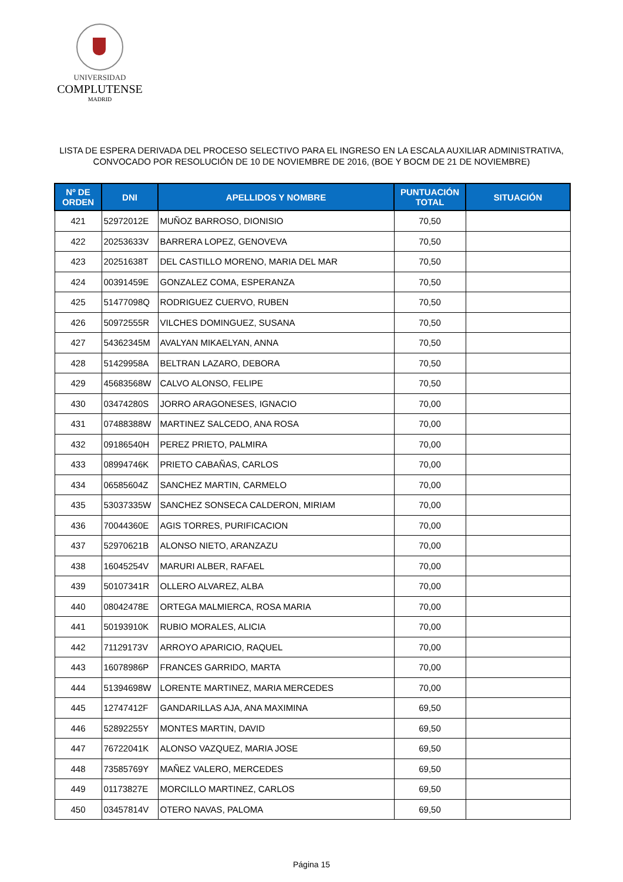UNIVERSIDAD
COMPLUTENSE
MADRID
LISTA DE ESPERA DERIVADA DEL PROCESO SELECTIVO PARA EL INGRESO EN LA ESCALA AUXILIAR ADMINISTRATIVA,
CONVOCADO POR RESOLUCIÓN DE 10 DE NOVIEMBRE DE 2016, (BOE Y BOCM DE 21 DE NOVIEMBRE)
| Nº DE ORDEN | DNI | APELLIDOS Y NOMBRE | PUNTUACIÓN TOTAL | SITUACIÓN |
| --- | --- | --- | --- | --- |
| 421 | 52972012E | MUÑOZ BARROSO, DIONISIO | 70,50 | |
| 422 | 20253633V | BARRERA LOPEZ, GENOVEVA | 70,50 | |
| 423 | 20251638T | DEL CASTILLO MORENO, MARIA DEL MAR | 70,50 | |
| 424 | 00391459E | GONZALEZ COMA, ESPERANZA | 70,50 | |
| 425 | 51477098Q | RODRIGUEZ CUERVO, RUBEN | 70,50 | |
| 426 | 50972555R | VILCHES DOMINGUEZ, SUSANA | 70,50 | |
| 427 | 54362345M | AVALYAN MIKAELYAN, ANNA | 70,50 | |
| 428 | 51429958A | BELTRAN LAZARO, DEBORA | 70,50 | |
| 429 | 45683568W | CALVO ALONSO, FELIPE | 70,50 | |
| 430 | 03474280S | JORRO ARAGONESES, IGNACIO | 70,00 | |
| 431 | 07488388W | MARTINEZ SALCEDO, ANA ROSA | 70,00 | |
| 432 | 09186540H | PEREZ PRIETO, PALMIRA | 70,00 | |
| 433 | 08994746K | PRIETO CABAÑAS, CARLOS | 70,00 | |
| 434 | 06585604Z | SANCHEZ MARTIN, CARMELO | 70,00 | |
| 435 | 53037335W | SANCHEZ SONSECA CALDERON, MIRIAM | 70,00 | |
| 436 | 70044360E | AGIS TORRES, PURIFICACION | 70,00 | |
| 437 | 52970621B | ALONSO NIETO, ARANZAZU | 70,00 | |
| 438 | 16045254V | MARURI ALBER, RAFAEL | 70,00 | |
| 439 | 50107341R | OLLERO ALVAREZ, ALBA | 70,00 | |
| 440 | 08042478E | ORTEGA MALMIERCA, ROSA MARIA | 70,00 | |
| 441 | 50193910K | RUBIO MORALES, ALICIA | 70,00 | |
| 442 | 71129173V | ARROYO APARICIO, RAQUEL | 70,00 | |
| 443 | 16078986P | FRANCES GARRIDO, MARTA | 70,00 | |
| 444 | 51394698W | LORENTE MARTINEZ, MARIA MERCEDES | 70,00 | |
| 445 | 12747412F | GANDARILLAS AJA, ANA MAXIMINA | 69,50 | |
| 446 | 52892255Y | MONTES MARTIN, DAVID | 69,50 | |
| 447 | 76722041K | ALONSO VAZQUEZ, MARIA JOSE | 69,50 | |
| 448 | 73585769Y | MAÑEZ VALERO, MERCEDES | 69,50 | |
| 449 | 01173827E | MORCILLO MARTINEZ, CARLOS | 69,50 | |
| 450 | 03457814V | OTERO NAVAS, PALOMA | 69,50 | |
Página 15